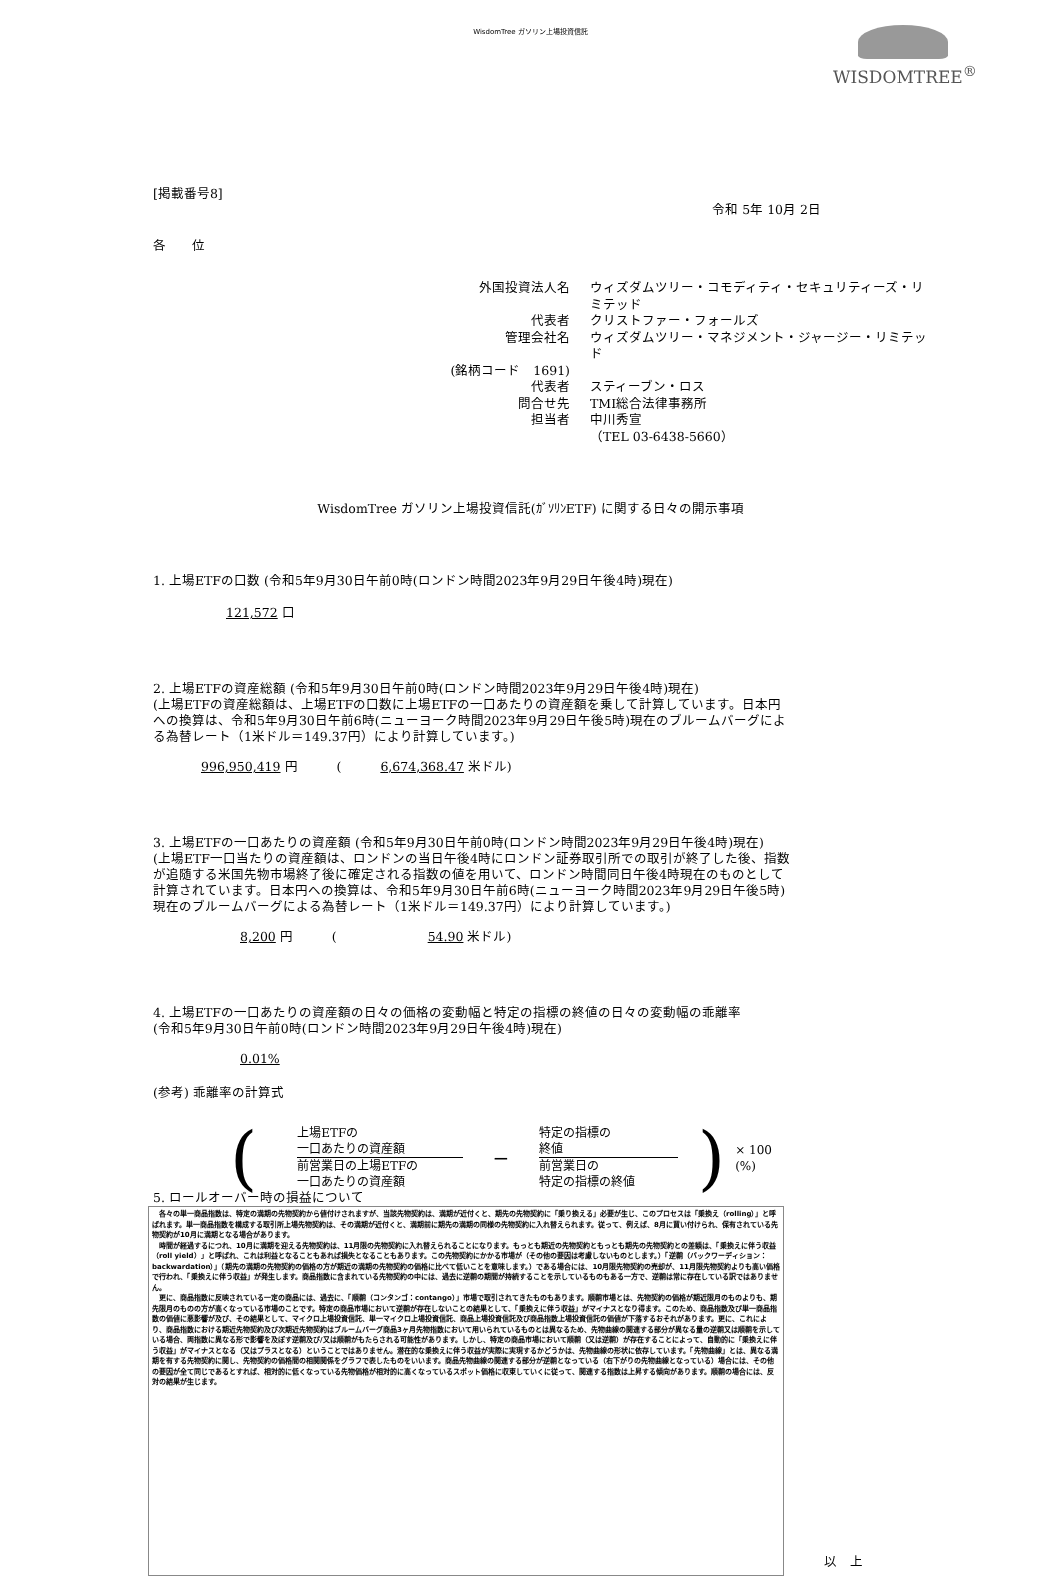WisdomTree ガソリン上場投資信託
WISDOMTREE<sup>®</sup>
[掲載番号8]
令和 5年 10月 2日
各　　位
外国投資法人名
ウィズダムツリー・コモディティ・セキュリティーズ・リミテッド
代表者
クリストファー・フォールズ
管理会社名
ウィズダムツリー・マネジメント・ジャージー・リミテッド
(銘柄コード　1691)
代表者
スティーブン・ロス
問合せ先
TMI総合法律事務所
担当者
中川秀宣
（TEL 03-6438-5660）
WisdomTree ガソリン上場投資信託(ｶﾞｿﾘﾝETF) に関する日々の開示事項
1. 上場ETFの口数 (令和5年9月30日午前0時(ロンドン時間2023年9月29日午後4時)現在)
121,572 口
2. 上場ETFの資産総額 (令和5年9月30日午前0時(ロンドン時間2023年9月29日午後4時)現在)
(上場ETFの資産総額は、上場ETFの口数に上場ETFの一口あたりの資産額を乗して計算しています。日本円への換算は、令和5年9月30日午前6時(ニューヨーク時間2023年9月29日午後5時)現在のブルームバーグによる為替レート（1米ドル＝149.37円）により計算しています。)
996,950,419 円　　　(　　　6,674,368.47 米ドル)
3. 上場ETFの一口あたりの資産額 (令和5年9月30日午前0時(ロンドン時間2023年9月29日午後4時)現在)
(上場ETF一口当たりの資産額は、ロンドンの当日午後4時にロンドン証券取引所での取引が終了した後、指数が追随する米国先物市場終了後に確定される指数の値を用いて、ロンドン時間同日午後4時現在のものとして計算されています。日本円への換算は、令和5年9月30日午前6時(ニューヨーク時間2023年9月29日午後5時)現在のブルームバーグによる為替レート（1米ドル＝149.37円）により計算しています。)
8,200 円　　　(　　　　　　　54.90 米ドル)
4. 上場ETFの一口あたりの資産額の日々の価格の変動幅と特定の指標の終値の日々の変動幅の乖離率
(令和5年9月30日午前0時(ロンドン時間2023年9月29日午後4時)現在)
0.01%
(参考) 乖離率の計算式
(
上場ETFの
一口あたりの資産額
前営業日の上場ETFの
一口あたりの資産額
−
特定の指標の
終値
前営業日の
特定の指標の終値
) × 100 (%)
5. ロールオーバー時の損益について
　各々の単一商品指数は、特定の満期の先物契約から値付けされますが、当該先物契約は、満期が近付くと、期先の先物契約に「乗り換える」必要が生じ、このプロセスは「乗換え（rolling）」と呼ばれます。単一商品指数を構成する取引所上場先物契約は、その満期が近付くと、満期前に期先の満期の同様の先物契約に入れ替えられます。従って、例えば、8月に買い付けられ、保有されている先物契約が10月に満期となる場合があります。
　時間が経過するにつれ、10月に満期を迎える先物契約は、11月限の先物契約に入れ替えられることになります。もっとも期近の先物契約ともっとも期先の先物契約との差額は、「乗換えに伴う収益（roll yield）」と呼ばれ、これは利益となることもあれば損失となることもあります。この先物契約にかかる市場が（その他の要因は考慮しないものとします。）「逆鞘（バックワーディション：backwardation）」（期先の満期の先物契約の価格の方が期近の満期の先物契約の価格に比べて低いことを意味します。）である場合には、10月限先物契約の売却が、11月限先物契約よりも高い価格で行われ、「乗換えに伴う収益」が発生します。商品指数に含まれている先物契約の中には、過去に逆鞘の期間が持続することを示しているものもある一方で、逆鞘は常に存在している訳ではありません。
　更に、商品指数に反映されている一定の商品には、過去に、「順鞘（コンタンゴ：contango）」市場で取引されてきたものもあります。順鞘市場とは、先物契約の価格が期近限月のものよりも、期先限月のものの方が高くなっている市場のことです。特定の商品市場において逆鞘が存在しないことの結果として、「乗換えに伴う収益」がマイナスとなり得ます。このため、商品指数及び単一商品指数の価値に悪影響が及び、その結果として、マイクロ上場投資信託、単一マイクロ上場投資信託、商品上場投資信託及び商品指数上場投資信託の価値が下落するおそれがあります。更に、これにより、商品指数における期近先物契約及び次期近先物契約はブルームバーグ商品3ヶ月先物指数において用いられているものとは異なるため、先物曲線の関連する部分が異なる量の逆鞘又は順鞘を示している場合、両指数に異なる形で影響を及ぼす逆鞘及び/又は順鞘がもたらされる可能性があります。しかし、特定の商品市場において順鞘（又は逆鞘）が存在することによって、自動的に「乗換えに伴う収益」がマイナスとなる（又はプラスとなる）ということではありません。潜在的な乗換えに伴う収益が実際に実現するかどうかは、先物曲線の形状に依存しています。「先物曲線」とは、異なる満期を有する先物契約に関し、先物契約の価格間の相関関係をグラフで表したものをいいます。商品先物曲線の関連する部分が逆鞘となっている（右下がりの先物曲線となっている）場合には、その他の要因が全て同じであるとすれば、相対的に低くなっている先物価格が相対的に高くなっているスポット価格に収束していくに従って、関連する指数は上昇する傾向があります。順鞘の場合には、反対の結果が生じます。
以　上